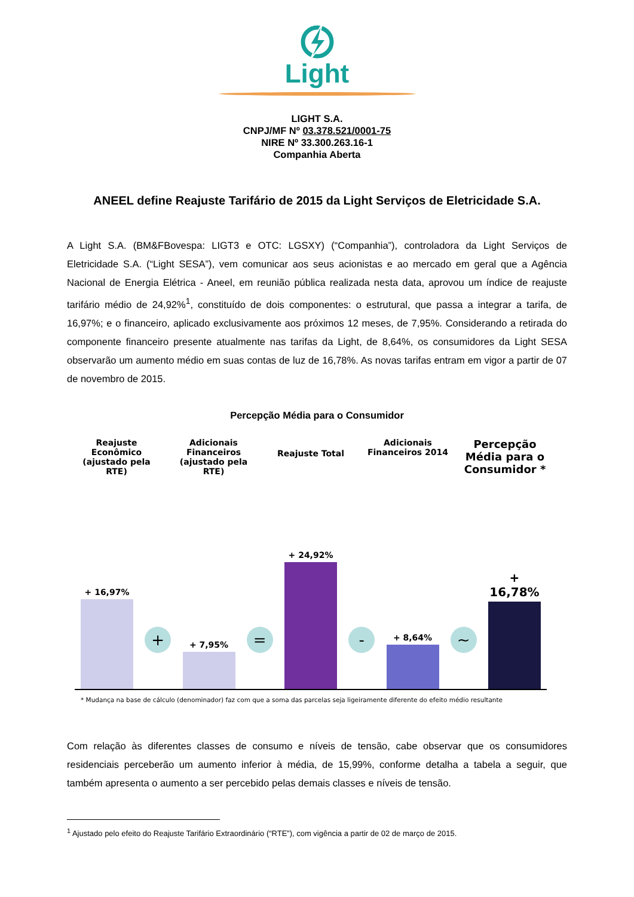Light
LIGHT S.A.
CNPJ/MF Nº 03.378.521/0001-75
NIRE Nº 33.300.263.16-1
Companhia Aberta
ANEEL define Reajuste Tarifário de 2015 da Light Serviços de Eletricidade S.A.
A Light S.A. (BM&FBovespa: LIGT3 e OTC: LGSXY) (“Companhia”), controladora da Light Serviços de Eletricidade S.A. (“Light SESA”), vem comunicar aos seus acionistas e ao mercado em geral que a Agência Nacional de Energia Elétrica - Aneel, em reunião pública realizada nesta data, aprovou um índice de reajuste tarifário médio de 24,92%<sup>1</sup>, constituído de dois componentes: o estrutural, que passa a integrar a tarifa, de 16,97%; e o financeiro, aplicado exclusivamente aos próximos 12 meses, de 7,95%. Considerando a retirada do componente financeiro presente atualmente nas tarifas da Light, de 8,64%, os consumidores da Light SESA observarão um aumento médio em suas contas de luz de 16,78%. As novas tarifas entram em vigor a partir de 07 de novembro de 2015.
Percepção Média para o Consumidor
Reajuste Econômico (ajustado pela RTE)
Adicionais Financeiros (ajustado pela RTE)
Reajuste Total
Adicionais Financeiros 2014
Percepção Média para o Consumidor *
+ 16,97%
+
+ 7,95%
=
+ 24,92%
-
+ 8,64%
~
+ 16,78%
* Mudança na base de cálculo (denominador) faz com que a soma das parcelas seja ligeiramente diferente do efeito médio resultante
Com relação às diferentes classes de consumo e níveis de tensão, cabe observar que os consumidores residenciais perceberão um aumento inferior à média, de 15,99%, conforme detalha a tabela a seguir, que também apresenta o aumento a ser percebido pelas demais classes e níveis de tensão.
<sup>1</sup> Ajustado pelo efeito do Reajuste Tarifário Extraordinário (“RTE”), com vigência a partir de 02 de março de 2015.